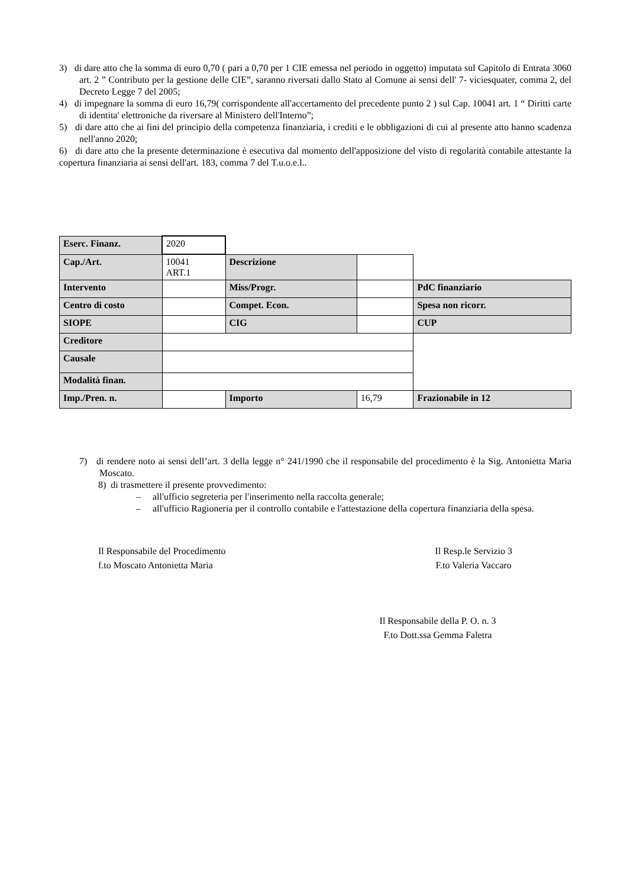3) di dare atto che la somma di euro 0,70 ( pari a 0,70 per 1 CIE emessa nel periodo in oggetto) imputata sul Capitolo di Entrata 3060 art. 2 ” Contributo per la gestione delle CIE”, saranno riversati dallo Stato al Comune ai sensi dell' 7- viciesquater, comma 2, del Decreto Legge 7 del 2005;
4) di impegnare la somma di euro 16,79( corrispondente all'accertamento del precedente punto 2 ) sul Cap. 10041 art. 1 “ Diritti carte di identita' elettroniche da riversare al Ministero dell'Interno”;
5) di dare atto che ai fini del principio della competenza finanziaria, i crediti e le obbligazioni di cui al presente atto hanno scadenza nell'anno 2020;
6) di dare atto che la presente determinazione è esecutiva dal momento dell'apposizione del visto di regolarità contabile attestante la copertura finanziaria ai sensi dell'art. 183, comma 7 del T.u.o.e.l..
| Eserc. Finanz. | 2020 | | | | |
| Cap./Art. | 10041 ART.1 | Descrizione | | | |
| Intervento | | Miss/Progr. | | | PdC finanziario |
| Centro di costo | | Compet. Econ. | | | Spesa non ricorr. |
| SIOPE | | CIG | | | CUP |
| Creditore | | | | | |
| Causale | | | | | |
| Modalità finan. | | | | | |
| Imp./Pren. n. | | | Importo | 16,79 | Frazionabile in 12 |
7) di rendere noto ai sensi dell’art. 3 della legge n° 241/1990 che il responsabile del procedimento è la Sig. Antonietta Maria Moscato.
8) di trasmettere il presente provvedimento:
– all'ufficio segreteria per l'inserimento nella raccolta generale;
– all'ufficio Ragioneria per il controllo contabile e l'attestazione della copertura finanziaria della spesa.
Il Responsabile del Procedimento
f.to Moscato Antonietta Maria
Il Resp.le Servizio 3
F.to Valeria Vaccaro
Il Responsabile della P. O. n. 3
F.to Dott.ssa Gemma Faletra